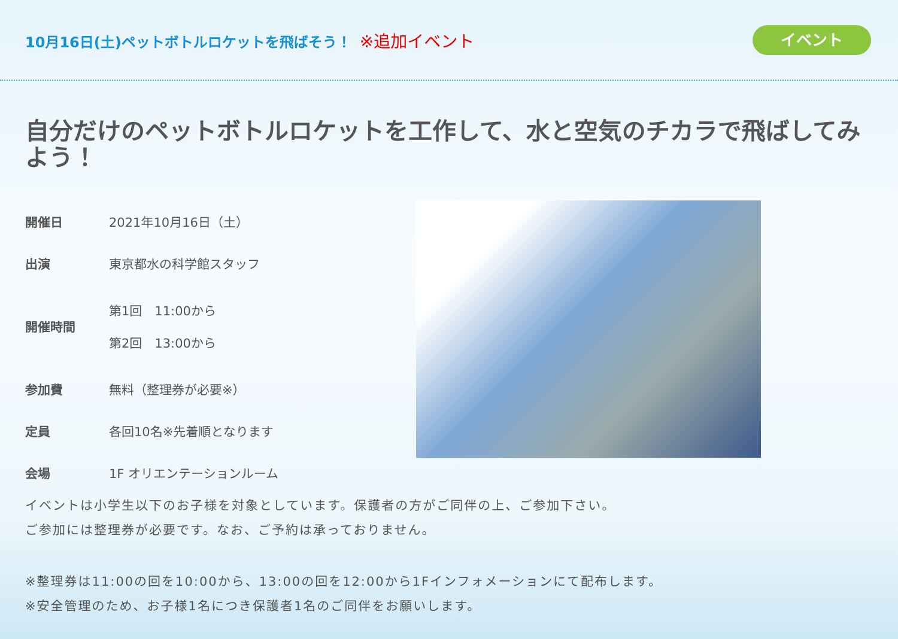10月16日(土)ペットボトルロケットを飛ばそう！ ※追加イベント
イベント
自分だけのペットボトルロケットを工作して、水と空気のチカラで飛ばしてみよう！
| 開催日 | 2021年10月16日（土） |
| 出演 | 東京都水の科学館スタッフ |
| 開催時間 | 第1回 11:00から 第2回 13:00から |
| 参加費 | 無料（整理券が必要※） |
| 定員 | 各回10名※先着順となります |
| 会場 | 1F オリエンテーションルーム |
イベントは小学生以下のお子様を対象としています。保護者の方がご同伴の上、ご参加下さい。
ご参加には整理券が必要です。なお、ご予約は承っておりません。
※整理券は11:00の回を10:00から、13:00の回を12:00から1Fインフォメーションにて配布します。
※安全管理のため、お子様1名につき保護者1名のご同伴をお願いします。